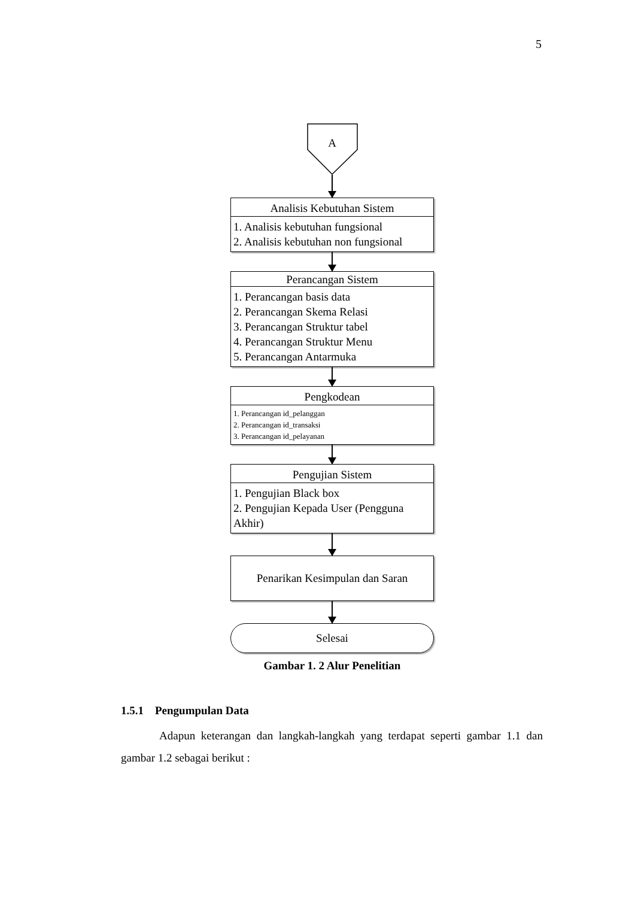5
A
Analisis Kebutuhan Sistem
1. Analisis kebutuhan fungsional
2. Analisis kebutuhan non fungsional
Perancangan Sistem
1. Perancangan basis data
2. Perancangan Skema Relasi
3. Perancangan Struktur tabel
4. Perancangan Struktur Menu
5. Perancangan Antarmuka
Pengkodean
1. Perancangan id_pelanggan
2. Perancangan id_transaksi
3. Perancangan id_pelayanan
Pengujian Sistem
1. Pengujian Black box
2. Pengujian Kepada User (Pengguna Akhir)
Penarikan Kesimpulan dan Saran
Selesai
Gambar 1. 2 Alur Penelitian
1.5.1 Pengumpulan Data
Adapun keterangan dan langkah-langkah yang terdapat seperti gambar 1.1 dan gambar 1.2 sebagai berikut :